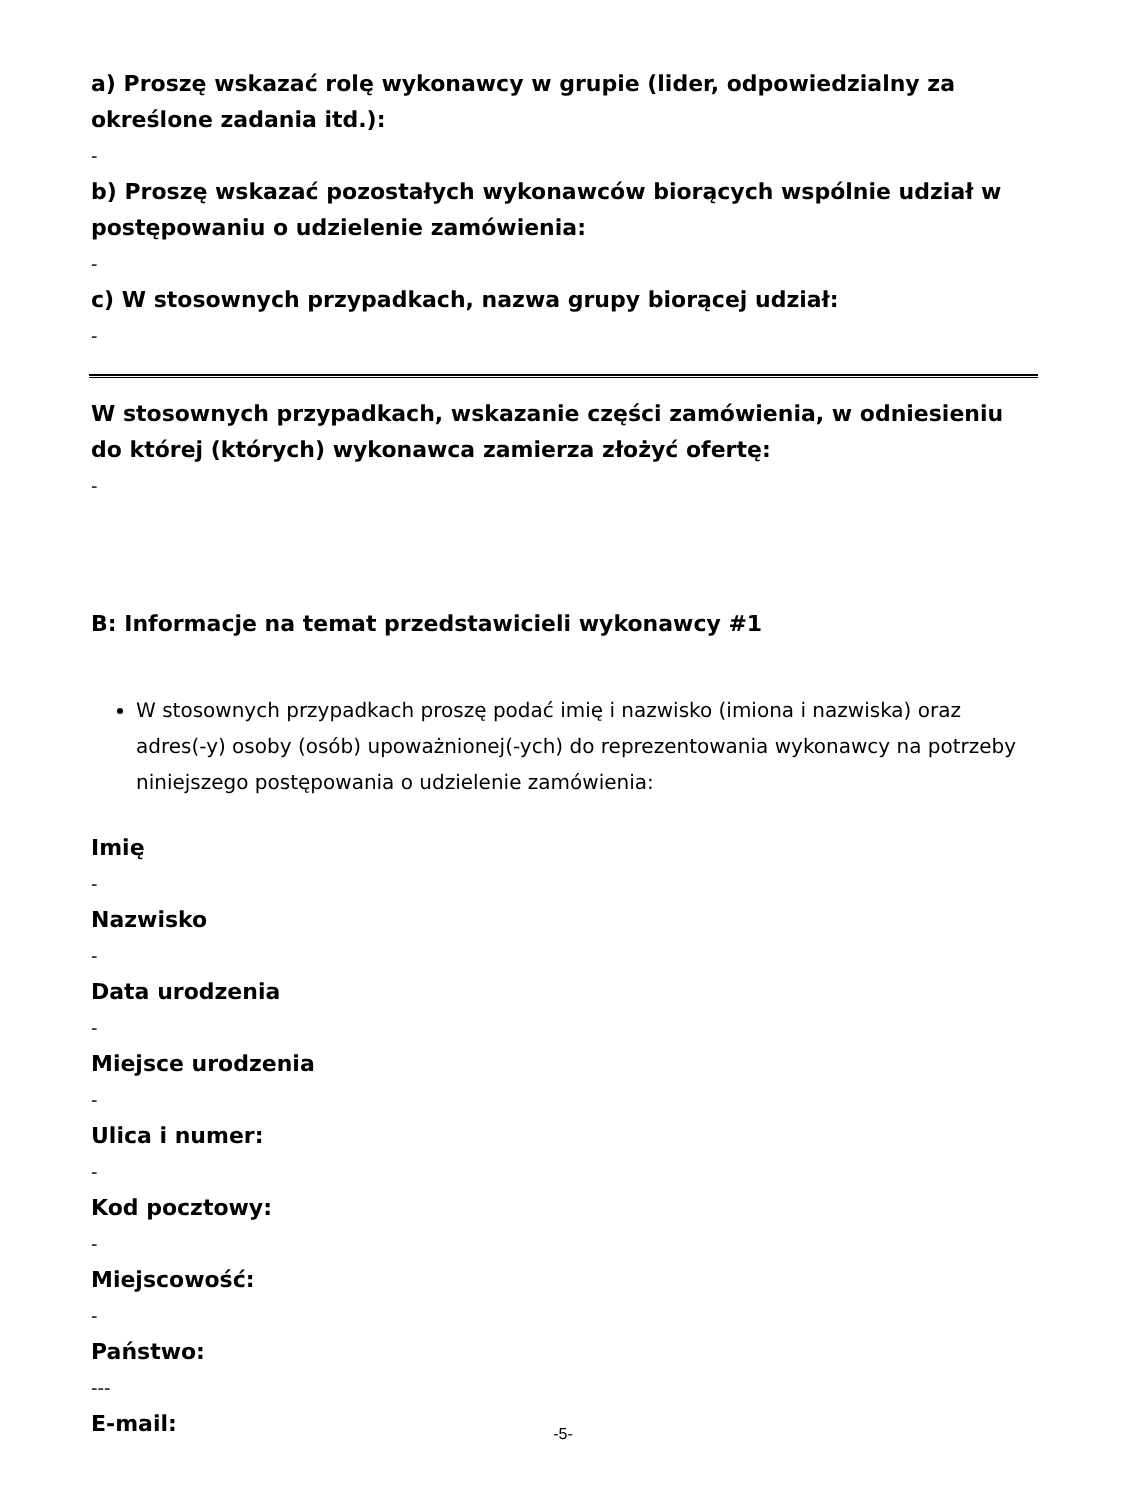a) Proszę wskazać rolę wykonawcy w grupie (lider, odpowiedzialny za określone zadania itd.):
-
b) Proszę wskazać pozostałych wykonawców biorących wspólnie udział w postępowaniu o udzielenie zamówienia:
-
c) W stosownych przypadkach, nazwa grupy biorącej udział:
-
W stosownych przypadkach, wskazanie części zamówienia, w odniesieniu do której (których) wykonawca zamierza złożyć ofertę:
-
B: Informacje na temat przedstawicieli wykonawcy #1
W stosownych przypadkach proszę podać imię i nazwisko (imiona i nazwiska) oraz adres(-y) osoby (osób) upoważnionej(-ych) do reprezentowania wykonawcy na potrzeby niniejszego postępowania o udzielenie zamówienia:
Imię
-
Nazwisko
-
Data urodzenia
-
Miejsce urodzenia
-
Ulica i numer:
-
Kod pocztowy:
-
Miejscowość:
-
Państwo:
---
E-mail:
-5-